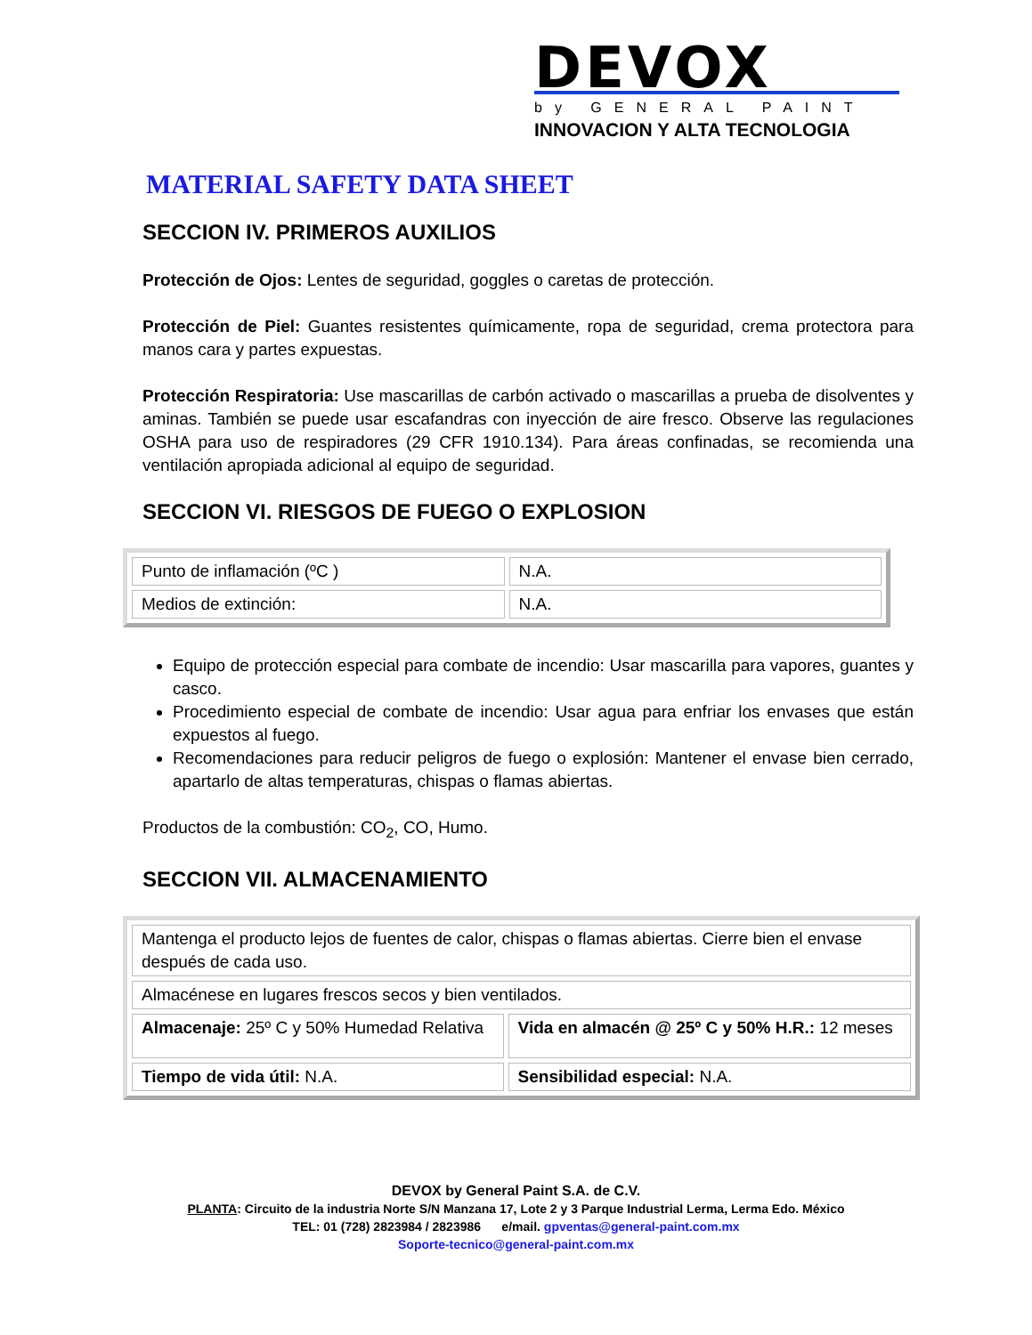DEVOX
by GENERAL PAINT
INNOVACION Y ALTA TECNOLOGIA
MATERIAL SAFETY DATA SHEET
SECCION IV. PRIMEROS AUXILIOS
Protección de Ojos: Lentes de seguridad, goggles o caretas de protección.
Protección de Piel: Guantes resistentes químicamente, ropa de seguridad, crema protectora para manos cara y partes expuestas.
Protección Respiratoria: Use mascarillas de carbón activado o mascarillas a prueba de disolventes y aminas. También se puede usar escafandras con inyección de aire fresco. Observe las regulaciones OSHA para uso de respiradores (29 CFR 1910.134). Para áreas confinadas, se recomienda una ventilación apropiada adicional al equipo de seguridad.
SECCION VI. RIESGOS DE FUEGO O EXPLOSION
| Punto de inflamación (ºC ) | N.A. |
| Medios de extinción: | N.A. |
Equipo de protección especial para combate de incendio: Usar mascarilla para vapores, guantes y casco.
Procedimiento especial de combate de incendio: Usar agua para enfriar los envases que están expuestos al fuego.
Recomendaciones para reducir peligros de fuego o explosión: Mantener el envase bien cerrado, apartarlo de altas temperaturas, chispas o flamas abiertas.
Productos de la combustión: CO<sub>2</sub>, CO, Humo.
SECCION VII. ALMACENAMIENTO
| Mantenga el producto lejos de fuentes de calor, chispas o flamas abiertas. Cierre bien el envase después de cada uso. | |
| Almacénese en lugares frescos secos y bien ventilados. | |
| Almacenaje: 25º C y 50% Humedad Relativa | Vida en almacén @ 25º C y 50% H.R.: 12 meses |
| Tiempo de vida útil: N.A. | Sensibilidad especial: N.A. |
DEVOX by General Paint S.A. de C.V.
PLANTA: Circuito de la industria Norte S/N Manzana 17, Lote 2 y 3 Parque Industrial Lerma, Lerma Edo. México
TEL: 01 (728) 2823984 / 2823986 e/mail. gpventas@general-paint.com.mx
Soporte-tecnico@general-paint.com.mx